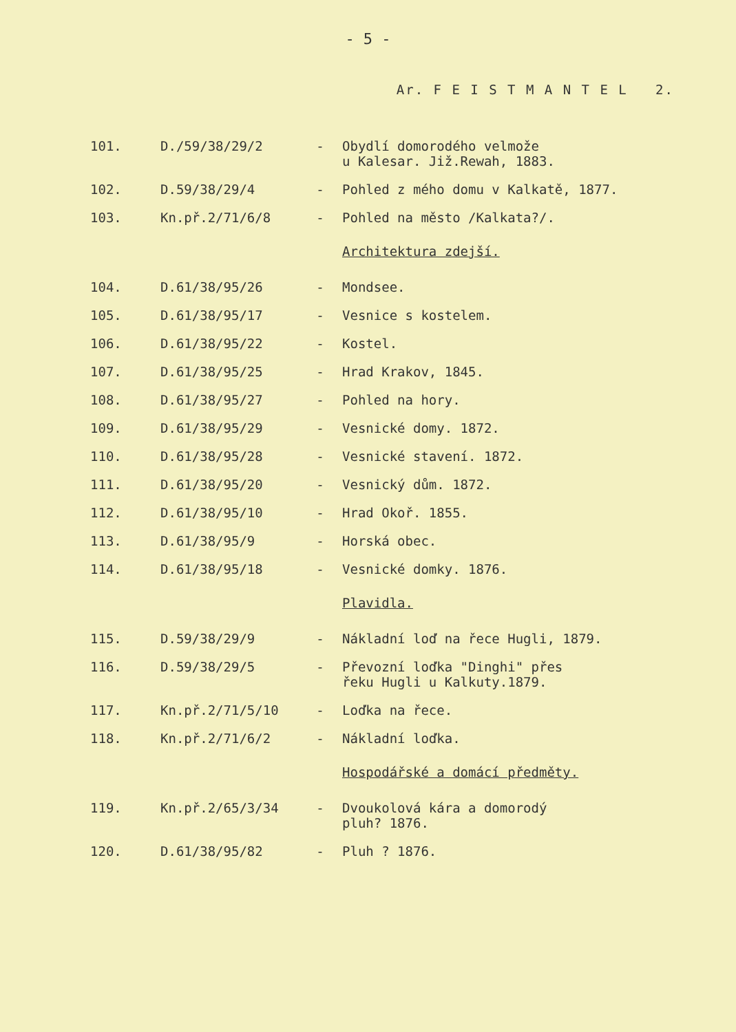- 5 -
Ar. F E I S T M A N T E L 2.
| 101. | D./59/38/29/2 | - | Obydlí domorodého velmože u Kalesar. Již.Rewah, 1883. |
| 102. | D.59/38/29/4 | - | Pohled z mého domu v Kalkatě, 1877. |
| 103. | Kn.př.2/71/6/8 | - | Pohled na město /Kalkata?/. |
| | | | Architektura zdejší. |
| 104. | D.61/38/95/26 | - | Mondsee. |
| 105. | D.61/38/95/17 | - | Vesnice s kostelem. |
| 106. | D.61/38/95/22 | - | Kostel. |
| 107. | D.61/38/95/25 | - | Hrad Krakov, 1845. |
| 108. | D.61/38/95/27 | - | Pohled na hory. |
| 109. | D.61/38/95/29 | - | Vesnické domy. 1872. |
| 110. | D.61/38/95/28 | - | Vesnické stavení. 1872. |
| 111. | D.61/38/95/20 | - | Vesnický dům. 1872. |
| 112. | D.61/38/95/10 | - | Hrad Okoř. 1855. |
| 113. | D.61/38/95/9 | - | Horská obec. |
| 114. | D.61/38/95/18 | - | Vesnické domky. 1876. |
| | | | Plavidla. |
| 115. | D.59/38/29/9 | - | Nákladní loď na řece Hugli, 1879. |
| 116. | D.59/38/29/5 | - | Převozní loďka "Dinghi" přes řeku Hugli u Kalkuty.1879. |
| 117. | Kn.př.2/71/5/10 | - | Loďka na řece. |
| 118. | Kn.př.2/71/6/2 | - | Nákladní loďka. |
| | | | Hospodářské a domácí předměty. |
| 119. | Kn.př.2/65/3/34 | - | Dvoukolová kára a domorodý pluh? 1876. |
| 120. | D.61/38/95/82 | - | Pluh ? 1876. |